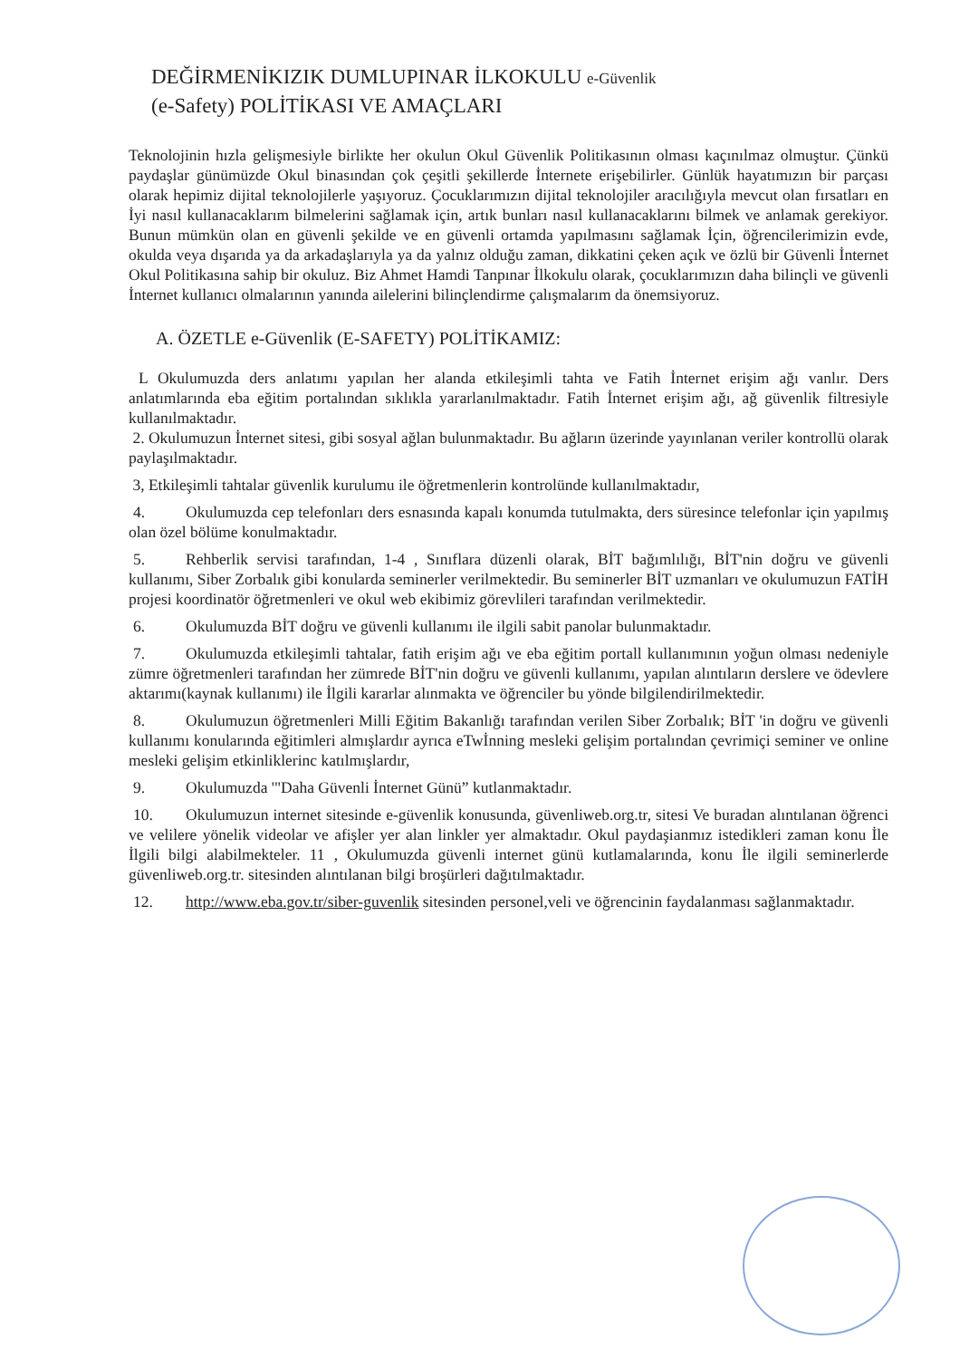DEĞİRMENİKIZIK DUMLUPINAR İLKOKULU e-Güvenlik
(e-Safety) POLİTİKASI VE AMAÇLARI
Teknolojinin hızla gelişmesiyle birlikte her okulun Okul Güvenlik Politikasının olması kaçınılmaz olmuştur. Çünkü paydaşlar günümüzde Okul binasından çok çeşitli şekillerde İnternete erişebilirler. Günlük hayatımızın bir parçası olarak hepimiz dijital teknolojilerle yaşıyoruz. Çocuklarımızın dijital teknolojiler aracılığıyla mevcut olan fırsatları en İyi nasıl kullanacaklarım bilmelerini sağlamak için, artık bunları nasıl kullanacaklarını bilmek ve anlamak gerekiyor. Bunun mümkün olan en güvenli şekilde ve en güvenli ortamda yapılmasını sağlamak İçin, öğrencilerimizin evde, okulda veya dışarıda ya da arkadaşlarıyla ya da yalnız olduğu zaman, dikkatini çeken açık ve özlü bir Güvenli İnternet Okul Politikasına sahip bir okuluz. Biz Ahmet Hamdi Tanpınar İlkokulu olarak, çocuklarımızın daha bilinçli ve güvenli İnternet kullanıcı olmalarının yanında ailelerini bilinçlendirme çalışmalarım da önemsiyoruz.
A. ÖZETLE e-Güvenlik (E-SAFETY) POLİTİKAMIZ:
L Okulumuzda ders anlatımı yapılan her alanda etkileşimli tahta ve Fatih İnternet erişim ağı vanlır. Ders anlatımlarında eba eğitim portalından sıklıkla yararlanılmaktadır. Fatih İnternet erişim ağı, ağ güvenlik filtresiyle kullanılmaktadır.
2. Okulumuzun İnternet sitesi, gibi sosyal ağlan bulunmaktadır. Bu ağların üzerinde yayınlanan veriler kontrollü olarak paylaşılmaktadır.
3, Etkileşimli tahtalar güvenlik kurulumu ile öğretmenlerin kontrolünde kullanılmaktadır,
4. Okulumuzda cep telefonları ders esnasında kapalı konumda tutulmakta, ders süresince telefonlar için yapılmış olan özel bölüme konulmaktadır.
5. Rehberlik servisi tarafından, 1-4 , Sınıflara düzenli olarak, BİT bağımlılığı, BİT'nin doğru ve güvenli kullanımı, Siber Zorbalık gibi konularda seminerler verilmektedir. Bu seminerler BİT uzmanları ve okulumuzun FATİH projesi koordinatör öğretmenleri ve okul web ekibimiz görevlileri tarafından verilmektedir.
6. Okulumuzda BİT doğru ve güvenli kullanımı ile ilgili sabit panolar bulunmaktadır.
7. Okulumuzda etkileşimli tahtalar, fatih erişim ağı ve eba eğitim portall kullanımının yoğun olması nedeniyle zümre öğretmenleri tarafından her zümrede BİT'nin doğru ve güvenli kullanımı, yapılan alıntıların derslere ve ödevlere aktarımı(kaynak kullanımı) ile İlgili kararlar alınmakta ve öğrenciler bu yönde bilgilendirilmektedir.
8. Okulumuzun öğretmenleri Milli Eğitim Bakanlığı tarafından verilen Siber Zorbalık; BİT 'in doğru ve güvenli kullanımı konularında eğitimleri almışlardır ayrıca eTwİnning mesleki gelişim portalından çevrimiçi seminer ve online mesleki gelişim etkinliklerinc katılmışlardır,
9. Okulumuzda '"Daha Güvenli İnternet Günü” kutlanmaktadır.
10. Okulumuzun internet sitesinde e-güvenlik konusunda, güvenliweb.org.tr, sitesi Ve buradan alıntılanan öğrenci ve velilere yönelik videolar ve afişler yer alan linkler yer almaktadır. Okul paydaşianmız istedikleri zaman konu İle İlgili bilgi alabilmekteler. 11 , Okulumuzda güvenli internet günü kutlamalarında, konu İle ilgili seminerlerde güvenliweb.org.tr. sitesinden alıntılanan bilgi broşürleri dağıtılmaktadır.
12. http://www.eba.gov.tr/siber-guvenlik sitesinden personel,veli ve öğrencinin faydalanması sağlanmaktadır.